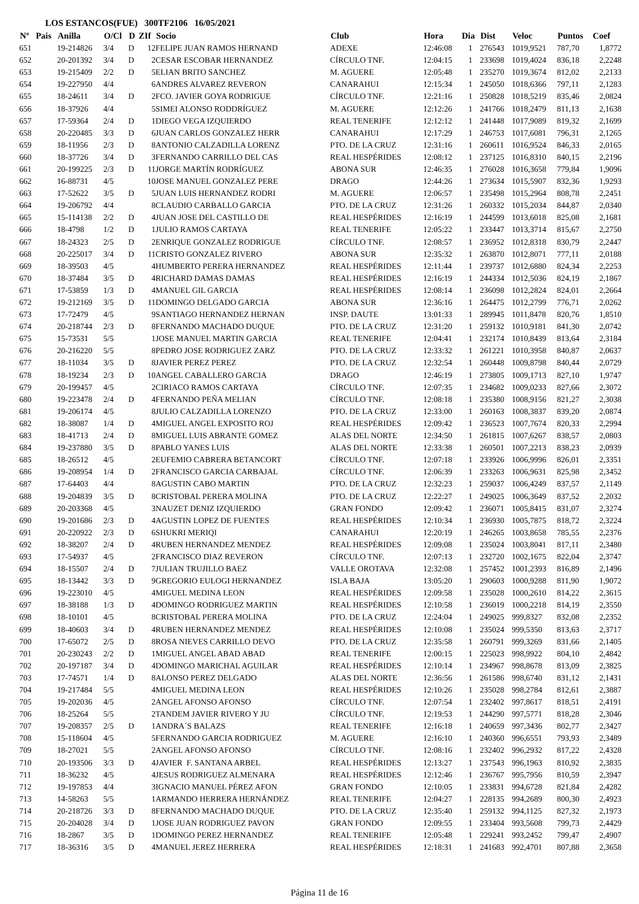LOS ESTANCOS(FUE) 300TF2106 16/05/2021
| Nº | Pais | Anilla | O/Cl | D | ZIf | Socio | Club | Hora | Dia | Dist | Veloc | Puntos | Coef |
| --- | --- | --- | --- | --- | --- | --- | --- | --- | --- | --- | --- | --- | --- |
| 651 | | 19-214826 | 3/4 | D | 12 | FELIPE JUAN RAMOS HERNAND | ADEXE | 12:46:08 | 1 | 276543 | 1019,9521 | 787,70 | 1,8772 |
| 652 | | 20-201392 | 3/4 | D | 2 | CESAR ESCOBAR HERNANDEZ | CÍRCULO TNF. | 12:04:15 | 1 | 233698 | 1019,4024 | 836,18 | 2,2248 |
| 653 | | 19-215409 | 2/2 | D | 5 | ELIAN BRITO SANCHEZ | M. AGUERE | 12:05:48 | 1 | 235270 | 1019,3674 | 812,02 | 2,2133 |
| 654 | | 19-227950 | 4/4 | | 6 | ANDRES ALVAREZ REVERON | CANARAHUI | 12:15:34 | 1 | 245050 | 1018,6366 | 797,11 | 2,1283 |
| 655 | | 18-24611 | 3/4 | D | 2 | FCO. JAVIER GOYA RODRIGUE | CÍRCULO TNF. | 12:21:16 | 1 | 250828 | 1018,5219 | 835,46 | 2,0824 |
| 656 | | 18-37926 | 4/4 | | 5 | SIMEI ALONSO RODDRÍGUEZ | M. AGUERE | 12:12:26 | 1 | 241766 | 1018,2479 | 811,13 | 2,1638 |
| 657 | | 17-59364 | 2/4 | D | 1 | DIEGO VEGA IZQUIERDO | REAL TENERIFE | 12:12:12 | 1 | 241448 | 1017,9089 | 819,32 | 2,1699 |
| 658 | | 20-220485 | 3/3 | D | 6 | JUAN CARLOS GONZALEZ HERR | CANARAHUI | 12:17:29 | 1 | 246753 | 1017,6081 | 796,31 | 2,1265 |
| 659 | | 18-11956 | 2/3 | D | 8 | ANTONIO CALZADILLA LORENZ | PTO. DE LA CRUZ | 12:31:16 | 1 | 260611 | 1016,9524 | 846,33 | 2,0165 |
| 660 | | 18-37726 | 3/4 | D | 3 | FERNANDO CARRILLO DEL CAS | REAL HESPÉRIDES | 12:08:12 | 1 | 237125 | 1016,8310 | 840,15 | 2,2196 |
| 661 | | 20-199225 | 2/3 | D | 11 | JORGE MARTÍN RODRÍGUEZ | ABONA SUR | 12:46:35 | 1 | 276028 | 1016,3658 | 779,84 | 1,9096 |
| 662 | | 16-88731 | 4/5 | | 10 | JOSE MANUEL GONZALEZ PERE | DRAGO | 12:44:26 | 1 | 273634 | 1015,5907 | 832,36 | 1,9293 |
| 663 | | 17-52622 | 3/5 | D | 5 | JUAN LUIS HERNANDEZ RODRI | M. AGUERE | 12:06:57 | 1 | 235498 | 1015,2964 | 808,78 | 2,2451 |
| 664 | | 19-206792 | 4/4 | | 8 | CLAUDIO CARBALLO GARCIA | PTO. DE LA CRUZ | 12:31:26 | 1 | 260332 | 1015,2034 | 844,87 | 2,0340 |
| 665 | | 15-114138 | 2/2 | D | 4 | JUAN JOSE DEL CASTILLO DE | REAL HESPÉRIDES | 12:16:19 | 1 | 244599 | 1013,6018 | 825,08 | 2,1681 |
| 666 | | 18-4798 | 1/2 | D | 1 | JULIO RAMOS CARTAYA | REAL TENERIFE | 12:05:22 | 1 | 233447 | 1013,3714 | 815,67 | 2,2750 |
| 667 | | 18-24323 | 2/5 | D | 2 | ENRIQUE GONZALEZ RODRIGUE | CÍRCULO TNF. | 12:08:57 | 1 | 236952 | 1012,8318 | 830,79 | 2,2447 |
| 668 | | 20-225017 | 3/4 | D | 11 | CRISTO GONZALEZ RIVERO | ABONA SUR | 12:35:32 | 1 | 263870 | 1012,8071 | 777,11 | 2,0188 |
| 669 | | 18-39503 | 4/5 | | 4 | HUMBERTO PERERA HERNANDEZ | REAL HESPÉRIDES | 12:11:44 | 1 | 239737 | 1012,6880 | 824,34 | 2,2253 |
| 670 | | 18-37484 | 3/5 | D | 4 | RICHARD DAMAS DAMAS | REAL HESPÉRIDES | 12:16:19 | 1 | 244334 | 1012,5036 | 824,19 | 2,1867 |
| 671 | | 17-53859 | 1/3 | D | 4 | MANUEL GIL GARCIA | REAL HESPÉRIDES | 12:08:14 | 1 | 236098 | 1012,2824 | 824,01 | 2,2664 |
| 672 | | 19-212169 | 3/5 | D | 11 | DOMINGO DELGADO GARCIA | ABONA SUR | 12:36:16 | 1 | 264475 | 1012,2799 | 776,71 | 2,0262 |
| 673 | | 17-72479 | 4/5 | | 9 | SANTIAGO HERNANDEZ HERNAN | INSP. DAUTE | 13:01:33 | 1 | 289945 | 1011,8478 | 820,76 | 1,8510 |
| 674 | | 20-218744 | 2/3 | D | 8 | FERNANDO MACHADO DUQUE | PTO. DE LA CRUZ | 12:31:20 | 1 | 259132 | 1010,9181 | 841,30 | 2,0742 |
| 675 | | 15-73531 | 5/5 | | 1 | JOSE MANUEL MARTIN GARCIA | REAL TENERIFE | 12:04:41 | 1 | 232174 | 1010,8439 | 813,64 | 2,3184 |
| 676 | | 20-216220 | 5/5 | | 8 | PEDRO JOSE RODRIGUEZ ZARZ | PTO. DE LA CRUZ | 12:33:32 | 1 | 261221 | 1010,3958 | 840,87 | 2,0637 |
| 677 | | 18-11034 | 3/5 | D | 8 | JAVIER PEREZ PEREZ | PTO. DE LA CRUZ | 12:32:54 | 1 | 260448 | 1009,8798 | 840,44 | 2,0729 |
| 678 | | 18-19234 | 2/3 | D | 10 | ANGEL CABALLERO GARCIA | DRAGO | 12:46:19 | 1 | 273805 | 1009,1713 | 827,10 | 1,9747 |
| 679 | | 20-199457 | 4/5 | | 2 | CIRIACO RAMOS CARTAYA | CÍRCULO TNF. | 12:07:35 | 1 | 234682 | 1009,0233 | 827,66 | 2,3072 |
| 680 | | 19-223478 | 2/4 | D | 4 | FERNANDO PEÑA MELIAN | CÍRCULO TNF. | 12:08:18 | 1 | 235380 | 1008,9156 | 821,27 | 2,3038 |
| 681 | | 19-206174 | 4/5 | | 8 | JULIO CALZADILLA LORENZO | PTO. DE LA CRUZ | 12:33:00 | 1 | 260163 | 1008,3837 | 839,20 | 2,0874 |
| 682 | | 18-38087 | 1/4 | D | 4 | MIGUEL ANGEL EXPOSITO ROJ | REAL HESPÉRIDES | 12:09:42 | 1 | 236523 | 1007,7674 | 820,33 | 2,2994 |
| 683 | | 18-41713 | 2/4 | D | 8 | MIGUEL LUIS ABRANTE GOMEZ | ALAS DEL NORTE | 12:34:50 | 1 | 261815 | 1007,6267 | 838,57 | 2,0803 |
| 684 | | 19-237880 | 3/5 | D | 8 | PABLO YANES LUIS | ALAS DEL NORTE | 12:33:38 | 1 | 260501 | 1007,2213 | 838,23 | 2,0939 |
| 685 | | 18-26512 | 4/5 | | 2 | EUFEMIO CABRERA BETANCORT | CÍRCULO TNF. | 12:07:18 | 1 | 233926 | 1006,9996 | 826,01 | 2,3351 |
| 686 | | 19-208954 | 1/4 | D | 2 | FRANCISCO GARCIA CARBAJAL | CÍRCULO TNF. | 12:06:39 | 1 | 233263 | 1006,9631 | 825,98 | 2,3452 |
| 687 | | 17-64403 | 4/4 | | 8 | AGUSTIN CABO MARTIN | PTO. DE LA CRUZ | 12:32:23 | 1 | 259037 | 1006,4249 | 837,57 | 2,1149 |
| 688 | | 19-204839 | 3/5 | D | 8 | CRISTOBAL PERERA MOLINA | PTO. DE LA CRUZ | 12:22:27 | 1 | 249025 | 1006,3649 | 837,52 | 2,2032 |
| 689 | | 20-203368 | 4/5 | | 3 | NAUZET DENIZ IZQUIERDO | GRAN FONDO | 12:09:42 | 1 | 236071 | 1005,8415 | 831,07 | 2,3274 |
| 690 | | 19-201686 | 2/3 | D | 4 | AGUSTIN LOPEZ DE FUENTES | REAL HESPÉRIDES | 12:10:34 | 1 | 236930 | 1005,7875 | 818,72 | 2,3224 |
| 691 | | 20-220922 | 2/3 | D | 6 | SHUKRI MERIQI | CANARAHUI | 12:20:19 | 1 | 246265 | 1003,8658 | 785,55 | 2,2376 |
| 692 | | 18-38207 | 2/4 | D | 4 | RUBEN HERNANDEZ MENDEZ | REAL HESPÉRIDES | 12:09:08 | 1 | 235024 | 1003,8041 | 817,11 | 2,3480 |
| 693 | | 17-54937 | 4/5 | | 2 | FRANCISCO DIAZ REVERON | CÍRCULO TNF. | 12:07:13 | 1 | 232720 | 1002,1675 | 822,04 | 2,3747 |
| 694 | | 18-15507 | 2/4 | D | 7 | JULIAN TRUJILLO BAEZ | VALLE OROTAVA | 12:32:08 | 1 | 257452 | 1001,2393 | 816,89 | 2,1496 |
| 695 | | 18-13442 | 3/3 | D | 9 | GREGORIO EULOGI HERNANDEZ | ISLA BAJA | 13:05:20 | 1 | 290603 | 1000,9288 | 811,90 | 1,9072 |
| 696 | | 19-223010 | 4/5 | | 4 | MIGUEL MEDINA LEON | REAL HESPÉRIDES | 12:09:58 | 1 | 235028 | 1000,2610 | 814,22 | 2,3615 |
| 697 | | 18-38188 | 1/3 | D | 4 | DOMINGO RODRIGUEZ MARTIN | REAL HESPÉRIDES | 12:10:58 | 1 | 236019 | 1000,2218 | 814,19 | 2,3550 |
| 698 | | 18-10101 | 4/5 | | 8 | CRISTOBAL PERERA MOLINA | PTO. DE LA CRUZ | 12:24:04 | 1 | 249025 | 999,8327 | 832,08 | 2,2352 |
| 699 | | 18-40603 | 3/4 | D | 4 | RUBEN HERNANDEZ MENDEZ | REAL HESPÉRIDES | 12:10:08 | 1 | 235024 | 999,5350 | 813,63 | 2,3717 |
| 700 | | 17-65072 | 2/5 | D | 8 | ROSA NIEVES CARRILLO DEVO | PTO. DE LA CRUZ | 12:35:58 | 1 | 260791 | 999,3269 | 831,66 | 2,1405 |
| 701 | | 20-230243 | 2/2 | D | 1 | MIGUEL ANGEL ABAD ABAD | REAL TENERIFE | 12:00:15 | 1 | 225023 | 998,9922 | 804,10 | 2,4842 |
| 702 | | 20-197187 | 3/4 | D | 4 | DOMINGO MARICHAL AGUILAR | REAL HESPÉRIDES | 12:10:14 | 1 | 234967 | 998,8678 | 813,09 | 2,3825 |
| 703 | | 17-74571 | 1/4 | D | 8 | ALONSO PEREZ DELGADO | ALAS DEL NORTE | 12:36:56 | 1 | 261586 | 998,6740 | 831,12 | 2,1431 |
| 704 | | 19-217484 | 5/5 | | 4 | MIGUEL MEDINA LEON | REAL HESPÉRIDES | 12:10:26 | 1 | 235028 | 998,2784 | 812,61 | 2,3887 |
| 705 | | 19-202036 | 4/5 | | 2 | ANGEL AFONSO AFONSO | CÍRCULO TNF. | 12:07:54 | 1 | 232402 | 997,8617 | 818,51 | 2,4191 |
| 706 | | 18-25264 | 5/5 | | 2 | TANDEM JAVIER RIVERO Y JU | CÍRCULO TNF. | 12:19:53 | 1 | 244290 | 997,5771 | 818,28 | 2,3046 |
| 707 | | 19-208357 | 2/5 | D | 1 | ANDRA´S BALAZS | REAL TENERIFE | 12:16:18 | 1 | 240659 | 997,3436 | 802,77 | 2,3427 |
| 708 | | 15-118604 | 4/5 | | 5 | FERNANDO GARCIA RODRIGUEZ | M. AGUERE | 12:16:10 | 1 | 240360 | 996,6551 | 793,93 | 2,3489 |
| 709 | | 18-27021 | 5/5 | | 2 | ANGEL AFONSO AFONSO | CÍRCULO TNF. | 12:08:16 | 1 | 232402 | 996,2932 | 817,22 | 2,4328 |
| 710 | | 20-193506 | 3/3 | D | 4 | JAVIER F. SANTANA ARBEL | REAL HESPÉRIDES | 12:13:27 | 1 | 237543 | 996,1963 | 810,92 | 2,3835 |
| 711 | | 18-36232 | 4/5 | | 4 | JESUS RODRIGUEZ ALMENARA | REAL HESPÉRIDES | 12:12:46 | 1 | 236767 | 995,7956 | 810,59 | 2,3947 |
| 712 | | 19-197853 | 4/4 | | 3 | IGNACIO MANUEL PÉREZ AFON | GRAN FONDO | 12:10:05 | 1 | 233831 | 994,6728 | 821,84 | 2,4282 |
| 713 | | 14-58263 | 5/5 | | 1 | ARMANDO HERRERA HERNÁNDEZ | REAL TENERIFE | 12:04:27 | 1 | 228135 | 994,2689 | 800,30 | 2,4923 |
| 714 | | 20-218726 | 3/3 | D | 8 | FERNANDO MACHADO DUQUE | PTO. DE LA CRUZ | 12:35:40 | 1 | 259132 | 994,1125 | 827,32 | 2,1973 |
| 715 | | 20-204028 | 3/4 | D | 1 | JOSE JUAN RODRIGUEZ PAVON | GRAN FONDO | 12:09:55 | 1 | 233404 | 993,5608 | 799,73 | 2,4429 |
| 716 | | 18-2867 | 3/5 | D | 1 | DOMINGO PEREZ HERNANDEZ | REAL TENERIFE | 12:05:48 | 1 | 229241 | 993,2452 | 799,47 | 2,4907 |
| 717 | | 18-36316 | 3/5 | D | 4 | MANUEL JEREZ HERRERA | REAL HESPÉRIDES | 12:18:31 | 1 | 241683 | 992,4701 | 807,88 | 2,3658 |
Página 11 de 16